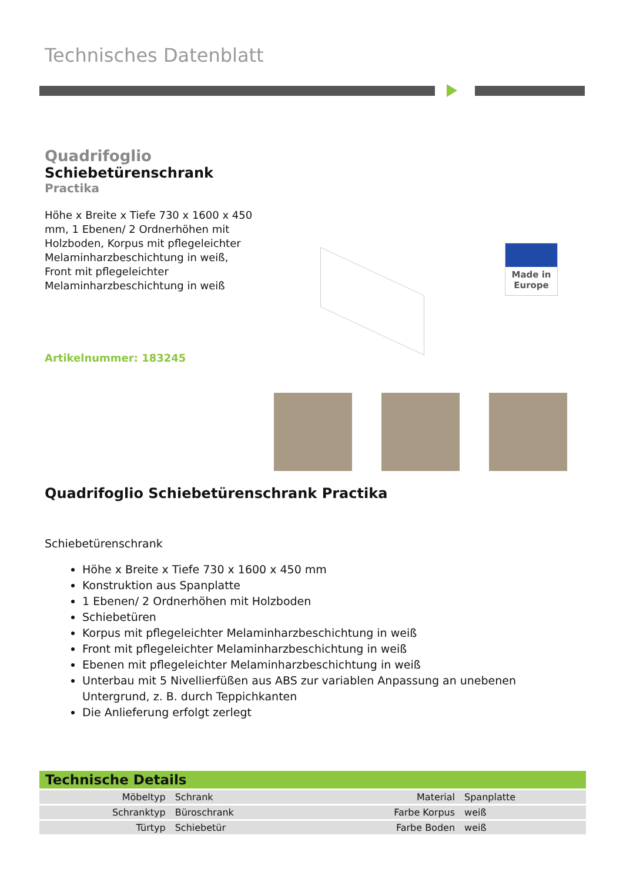Technisches Datenblatt
Quadrifoglio
Schiebetürenschrank
Practika
Höhe x Breite x Tiefe 730 x 1600 x 450 mm, 1 Ebenen/ 2 Ordnerhöhen mit Holzboden, Korpus mit pflegeleichter Melaminharzbeschichtung in weiß, Front mit pflegeleichter Melaminharzbeschichtung in weiß
Artikelnummer: 183245
Made in
Europe
Quadrifoglio Schiebetürenschrank Practika
Schiebetürenschrank
Höhe x Breite x Tiefe 730 x 1600 x 450 mm
Konstruktion aus Spanplatte
1 Ebenen/ 2 Ordnerhöhen mit Holzboden
Schiebetüren
Korpus mit pflegeleichter Melaminharzbeschichtung in weiß
Front mit pflegeleichter Melaminharzbeschichtung in weiß
Ebenen mit pflegeleichter Melaminharzbeschichtung in weiß
Unterbau mit 5 Nivellierfüßen aus ABS zur variablen Anpassung an unebenen Untergrund, z. B. durch Teppichkanten
Die Anlieferung erfolgt zerlegt
| Technische Details | | | |
| --- | --- | --- | --- |
| Möbeltyp | Schrank | Material | Spanplatte |
| Schranktyp | Büroschrank | Farbe Korpus | weiß |
| Türtyp | Schiebetür | Farbe Boden | weiß |